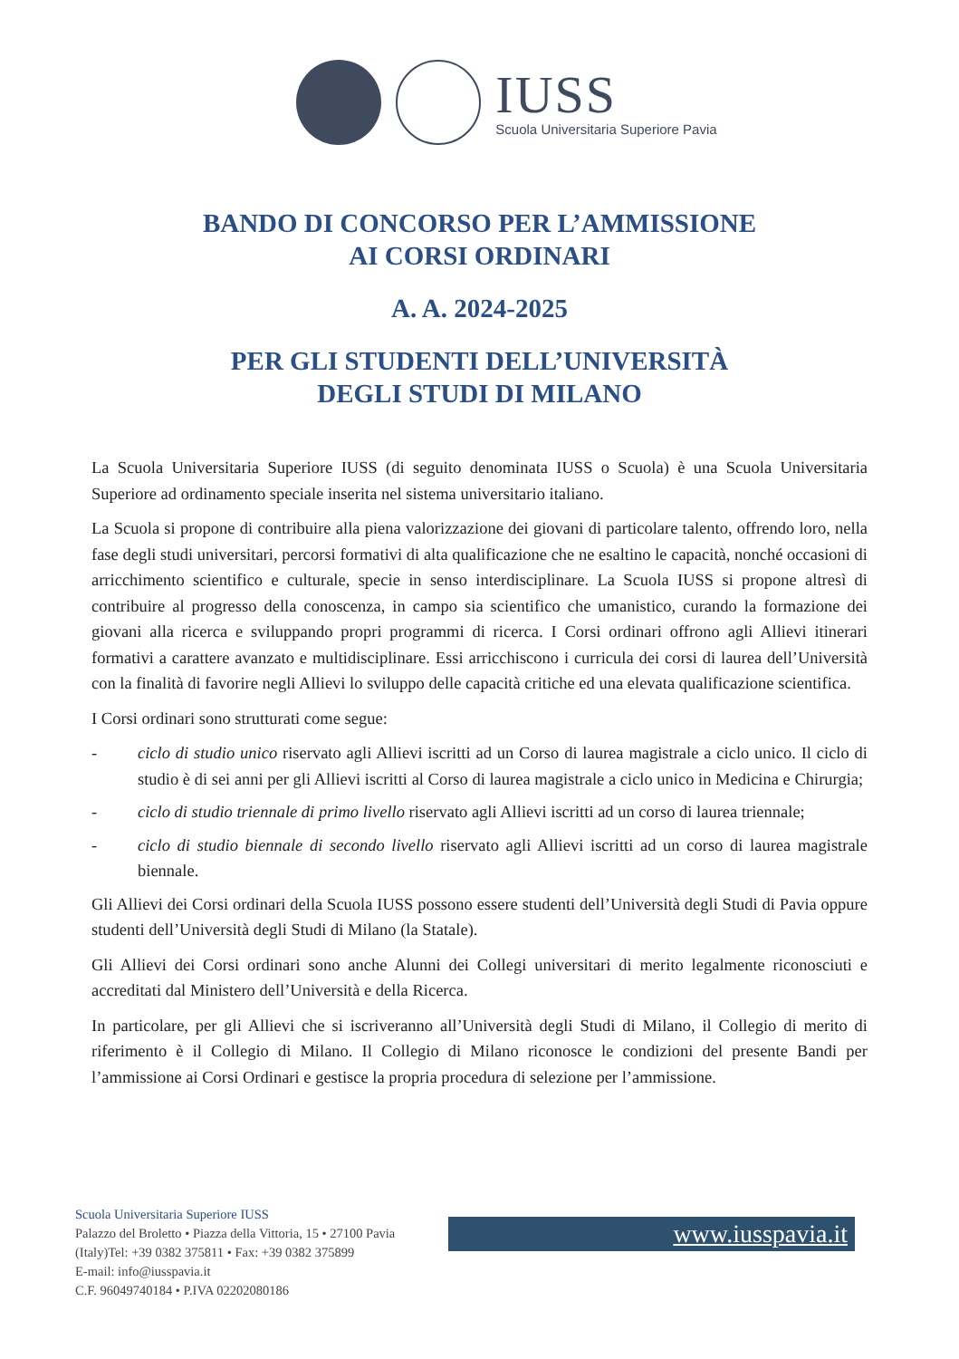IUSS
Scuola Universitaria Superiore Pavia
BANDO DI CONCORSO PER L’AMMISSIONE
AI CORSI ORDINARI
A. A. 2024-2025
PER GLI STUDENTI DELL’UNIVERSITÀ
DEGLI STUDI DI MILANO
La Scuola Universitaria Superiore IUSS (di seguito denominata IUSS o Scuola) è una Scuola Universitaria Superiore ad ordinamento speciale inserita nel sistema universitario italiano.
La Scuola si propone di contribuire alla piena valorizzazione dei giovani di particolare talento, offrendo loro, nella fase degli studi universitari, percorsi formativi di alta qualificazione che ne esaltino le capacità, nonché occasioni di arricchimento scientifico e culturale, specie in senso interdisciplinare. La Scuola IUSS si propone altresì di contribuire al progresso della conoscenza, in campo sia scientifico che umanistico, curando la formazione dei giovani alla ricerca e sviluppando propri programmi di ricerca. I Corsi ordinari offrono agli Allievi itinerari formativi a carattere avanzato e multidisciplinare. Essi arricchiscono i curricula dei corsi di laurea dell’Università con la finalità di favorire negli Allievi lo sviluppo delle capacità critiche ed una elevata qualificazione scientifica.
I Corsi ordinari sono strutturati come segue:
- ciclo di studio unico riservato agli Allievi iscritti ad un Corso di laurea magistrale a ciclo unico. Il ciclo di studio è di sei anni per gli Allievi iscritti al Corso di laurea magistrale a ciclo unico in Medicina e Chirurgia;
- ciclo di studio triennale di primo livello riservato agli Allievi iscritti ad un corso di laurea triennale;
- ciclo di studio biennale di secondo livello riservato agli Allievi iscritti ad un corso di laurea magistrale biennale.
Gli Allievi dei Corsi ordinari della Scuola IUSS possono essere studenti dell’Università degli Studi di Pavia oppure studenti dell’Università degli Studi di Milano (la Statale).
Gli Allievi dei Corsi ordinari sono anche Alunni dei Collegi universitari di merito legalmente riconosciuti e accreditati dal Ministero dell’Università e della Ricerca.
In particolare, per gli Allievi che si iscriveranno all’Università degli Studi di Milano, il Collegio di merito di riferimento è il Collegio di Milano. Il Collegio di Milano riconosce le condizioni del presente Bandi per l’ammissione ai Corsi Ordinari e gestisce la propria procedura di selezione per l’ammissione.
Scuola Universitaria Superiore IUSS
Palazzo del Broletto • Piazza della Vittoria, 15 • 27100 Pavia
(Italy)Tel: +39 0382 375811 • Fax: +39 0382 375899
E-mail: info@iusspavia.it
C.F. 96049740184 • P.IVA 02202080186
www.iusspavia.it